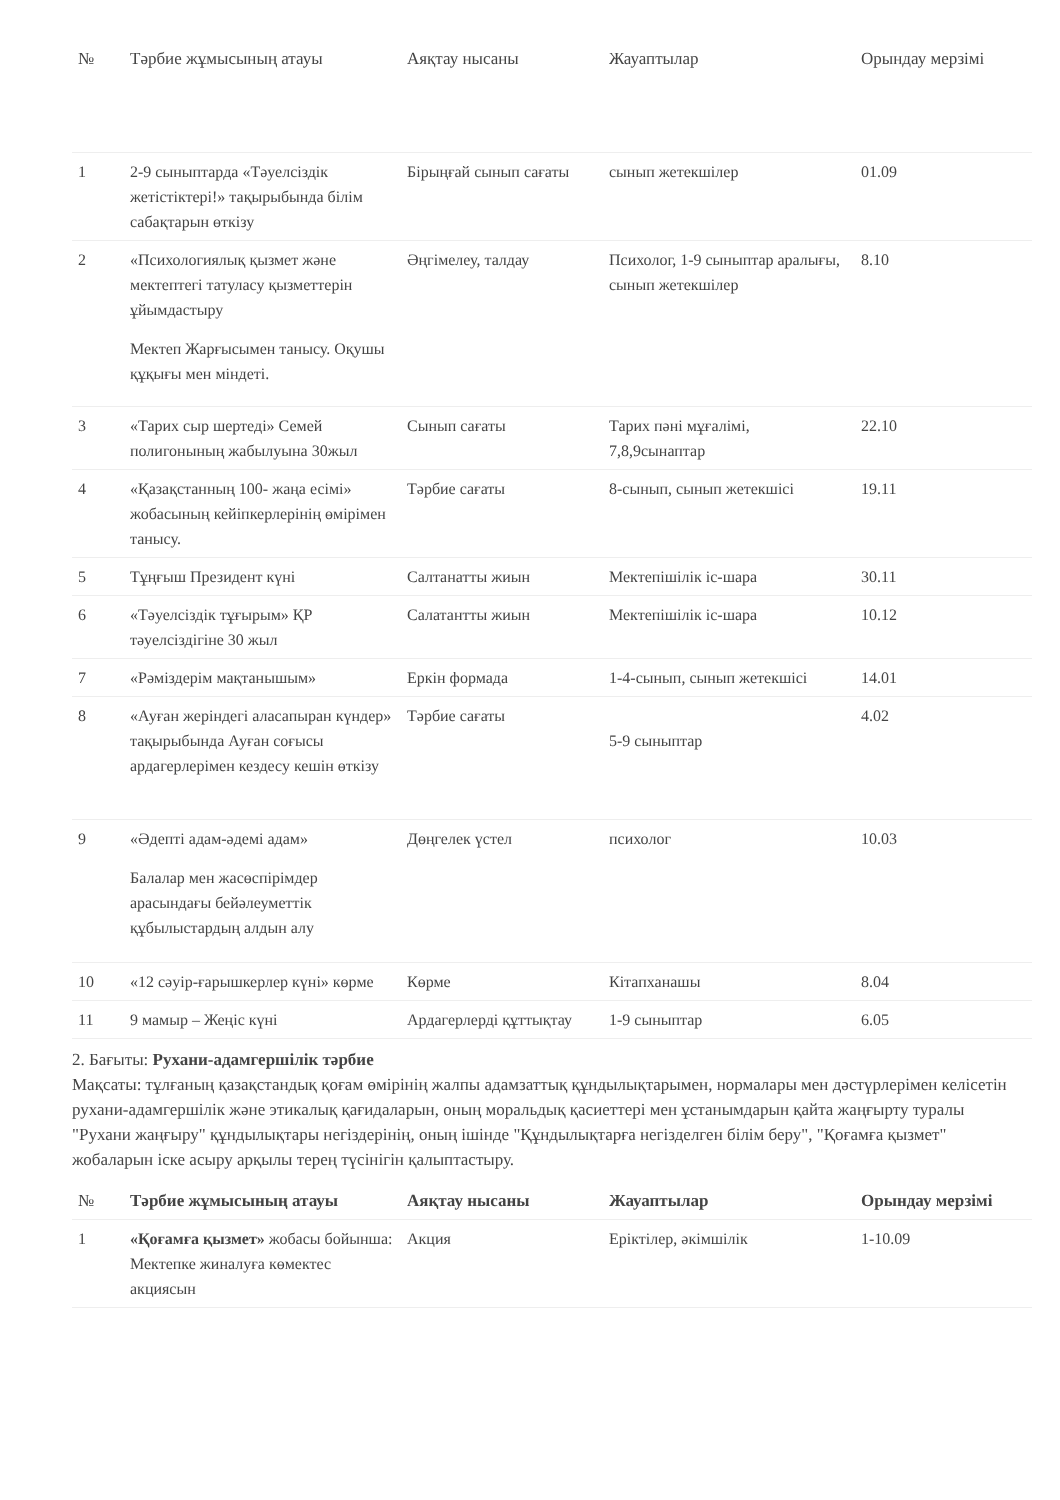| № | Тәрбие жұмысының атауы | Аяқтау нысаны | Жауаптылар | Орындау мерзімі |
| --- | --- | --- | --- | --- |
| 1 | 2-9 сыныптарда «Тәуелсіздік жетістіктері!» тақырыбында білім сабақтарын өткізу | Бірыңғай сынып сағаты | сынып жетекшілер | 01.09 |
| 2 | «Психологиялық қызмет және мектептегі татуласу қызметтерін ұйымдастыру Мектеп Жарғысымен танысу. Оқушы құқығы мен міндеті. | Әңгімелеу, талдау | Психолог, 1-9 сыныптар аралығы, сынып жетекшілер | 8.10 |
| 3 | «Тарих сыр шертеді» Семей полигонының жабылуына 30жыл | Сынып сағаты | Тарих пәні мұғалімі, 7,8,9сынаптар | 22.10 |
| 4 | «Қазақстанның 100- жаңа есімі» жобасының кейіпкерлерінің өмірімен танысу. | Тәрбие сағаты | 8-сынып, сынып жетекшісі | 19.11 |
| 5 | Тұңғыш Президент күні | Салтанатты жиын | Мектепішілік іс-шара | 30.11 |
| 6 | «Тәуелсіздік тұғырым» ҚР тәуелсіздігіне 30 жыл | Салатантты жиын | Мектепішілік іс-шара | 10.12 |
| 7 | «Рәміздерім мақтанышым» | Еркін формада | 1-4-сынып, сынып жетекшісі | 14.01 |
| 8 | «Ауған жеріндегі аласапыран күндер» тақырыбында Ауған соғысы ардагерлерімен кездесу кешін өткізу | Тәрбие сағаты | 5-9 сыныптар | 4.02 |
| 9 | «Әдепті адам-әдемі адам» Балалар мен жасөспірімдер арасындағы бейәлеуметтік құбылыстардың алдын алу | Дөңгелек үстел | психолог | 10.03 |
| 10 | «12 сәуір-ғарышкерлер күні» көрме | Көрме | Кітапханашы | 8.04 |
| 11 | 9 мамыр – Жеңіс күні | Ардагерлерді құттықтау | 1-9 сыныптар | 6.05 |
2. Бағыты: Рухани-адамгершілік тәрбие
Мақсаты: тұлғаның қазақстандық қоғам өмірінің жалпы адамзаттық құндылықтарымен, нормалары мен дәстүрлерімен келісетін рухани-адамгершілік және этикалық қағидаларын, оның моральдық қасиеттері мен ұстанымдарын қайта жаңғырту туралы "Рухани жаңғыру" құндылықтары негіздерінің, оның ішінде "Құндылықтарға негізделген білім беру", "Қоғамға қызмет" жобаларын іске асыру арқылы терең түсінігін қалыптастыру.
| № | Тәрбие жұмысының атауы | Аяқтау нысаны | Жауаптылар | Орындау мерзімі |
| --- | --- | --- | --- | --- |
| 1 | «Қоғамға қызмет» жобасы бойынша: Мектепке жиналуға көмектес акциясын | Акция | Еріктілер, әкімшілік | 1-10.09 |